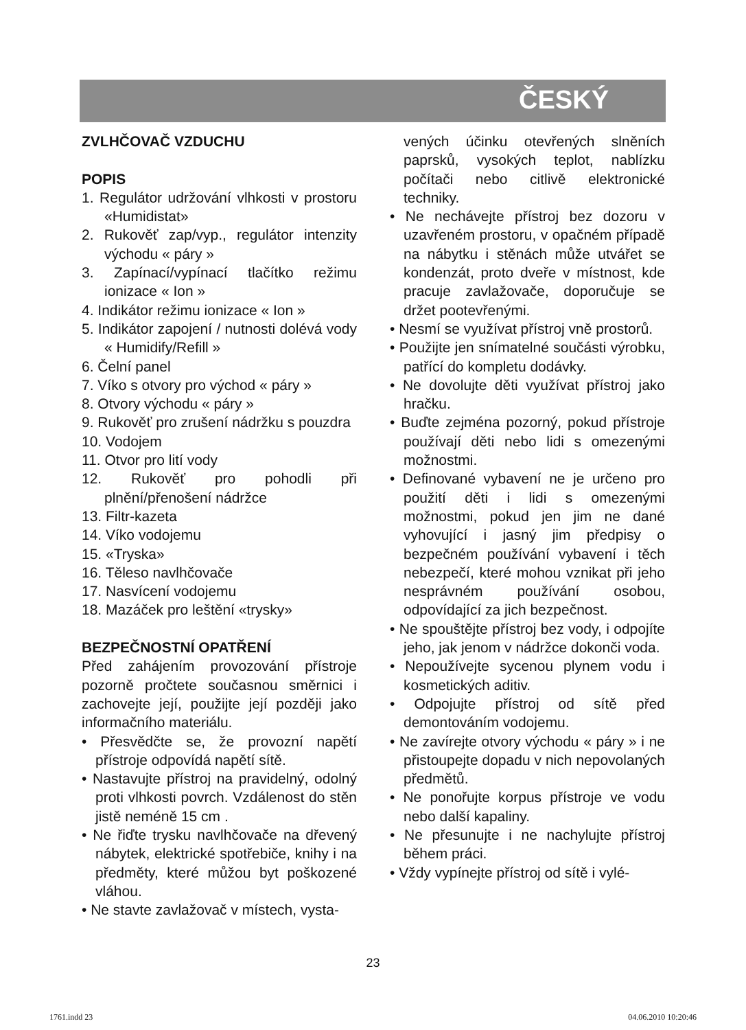ČESKÝ
ZVLHČOVAČ VZDUCHU
POPIS
1. Regulátor udržování vlhkosti v prostoru «Humidistat»
2. Rukověť zap/vyp., regulátor intenzity východu « páry »
3. Zapínací/vypínací tlačítko režimu ionizace « Ion »
4. Indikátor režimu ionizace « Ion »
5. Indikátor zapojení / nutnosti dolévá vody « Humidify/Refill »
6. Čelní panel
7. Víko s otvory pro východ « páry »
8. Otvory východu « páry »
9. Rukověť pro zrušení nádržku s pouzdra
10. Vodojem
11. Otvor pro lití vody
12. Rukověť pro pohodli při plnění/přenošení nádržce
13. Filtr-kazeta
14. Víko vodojemu
15. «Tryska»
16. Těleso navlhčovače
17. Nasvícení vodojemu
18. Mazáček pro leštění «trysky»
BEZPEČNOSTNÍ OPATŘENÍ
Před zahájením provozování přístroje pozorně pročtete současnou směrnici i zachovejte její, použijte její později jako informačního materiálu.
• Přesvědčte se, že provozní napětí přístroje odpovídá napětí sítě.
• Nastavujte přístroj na pravidelný, odolný proti vlhkosti povrch. Vzdálenost do stěn jistě neméně 15 cm .
• Ne řiďte trysku navlhčovače na dřevený nábytek, elektrické spotřebiče, knihy i na předměty, které můžou byt poškozené vláhou.
• Ne stavte zavlažovač v místech, vysta-
vených účinku otevřených slněních paprsků, vysokých teplot, nablízku počítači nebo citlivě elektronické techniky.
• Ne nechávejte přístroj bez dozoru v uzavřeném prostoru, v opačném případě na nábytku i stěnách může utvářet se kondenzát, proto dveře v místnost, kde pracuje zavlažovače, doporučuje se držet pootevřenými.
• Nesmí se využívat přístroj vně prostorů.
• Použijte jen snímatelné součásti výrobku, patřící do kompletu dodávky.
• Ne dovolujte děti využívat přístroj jako hračku.
• Buďte zejména pozorný, pokud přístroje používají děti nebo lidi s omezenými možnostmi.
• Definované vybavení ne je určeno pro použití děti i lidi s omezenými možnostmi, pokud jen jim ne dané vyhovující i jasný jim předpisy o bezpečném používání vybavení i těch nebezpečí, které mohou vznikat při jeho nesprávném používání osobou, odpovídající za jich bezpečnost.
• Ne spouštějte přístroj bez vody, i odpojíte jeho, jak jenom v nádržce dokonči voda.
• Nepoužívejte sycenou plynem vodu i kosmetických aditiv.
• Odpojujte přístroj od sítě před demontováním vodojemu.
• Ne zavírejte otvory východu « páry » i ne přistoupejte dopadu v nich nepovolaných předmětů.
• Ne ponořujte korpus přístroje ve vodu nebo další kapaliny.
• Ne přesunujte i ne nachylujte přístroj během práci.
• Vždy vypínejte přístroj od sítě i vylé-
23
1761.indd 23 04.06.2010 10:20:46